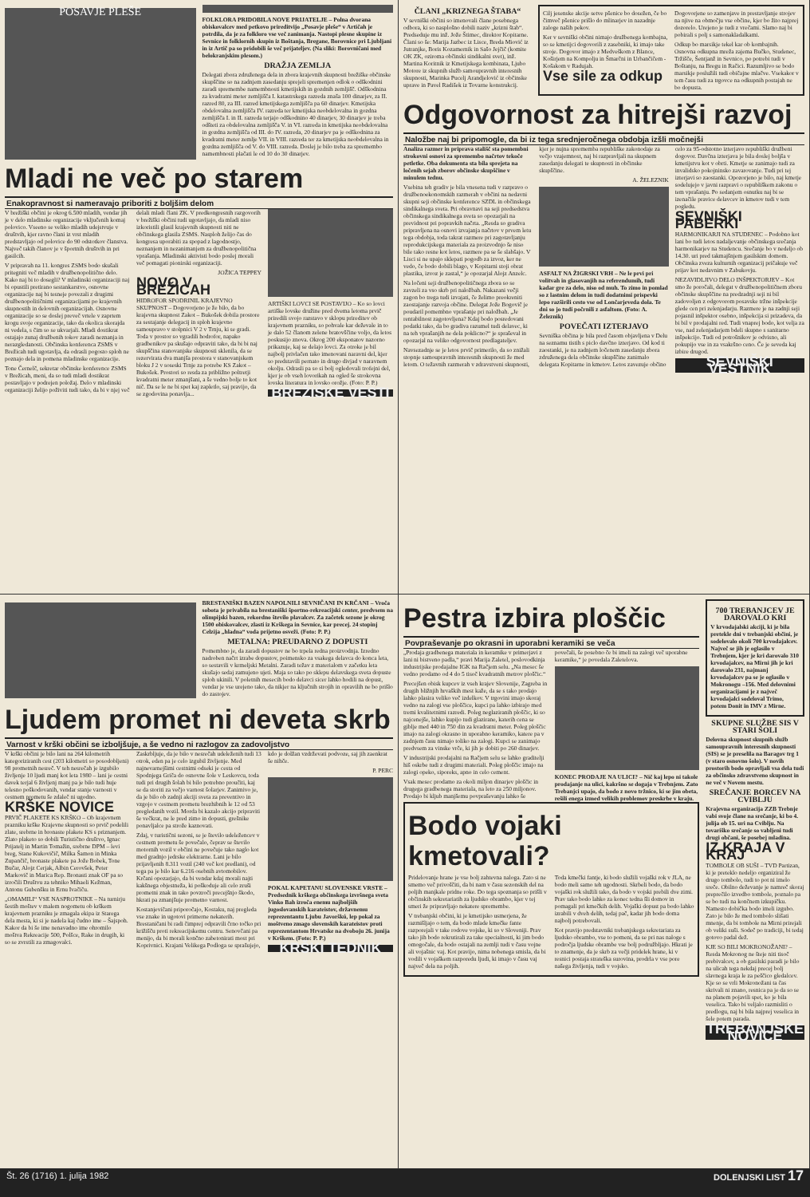POSAVJE PLEŠE
FOLKLORA PRIDOBILA NOVE PRIJATELJE – Polna dvorana obiskovalcev med petkovo prireditvijo „Posavje pleše“ v Artičah je potrdila, da je za folkloro vse več zanimanja. Nastopi plesne skupine iz Sevnice in folklornih skupin iz Boštanja, Bregane, Borovnice pri Ljubljani in iz Artič pa so pridobili še več prijateljev. (Na sliki: Borovničani med belokranjskim plesom.)
DRAŽJA ZEMLJA
Delegati zbora združenega dela in zbora krajevnih skupnosti brežiške občinske skupščine so na zadnjem zasedanju sprejeli spremenjen odlok o odškodnini zaradi spremembe namembnosti kmetijskih in gozdnih zemljišč. Odškodnina za kvadratni meter zemljišča I. katastrskega razreda znaša 100 dinarjev, za II. razred 80, za III. razred kmetijskega zemljišča pa 60 dinarjev. Kmetijska obdelovalna zemljišča IV. razreda ter kmetijska neobdelovalna in gozdna zemljišča I. in II. razreda terjajo odškodnino 40 dinarjev, 30 dinarjev je treba odšteti za obdelovalna zemljišča V. in VI. razreda in kmetijska neobdelovalna in gozdna zemljišča od III. do IV. razreda, 20 dinarjev pa je odškodnina za kvadratni meter zemlje VII. in VIII. razreda ter za kmetijska neobdelovalna in gozdna zemljišča od V. do VIII. razreda. Doslej je bilo treba za spremembo namembnosti plačati le od 10 do 30 dinarjev.
Mladi ne več po starem
Enakopravnost si nameravajo priboriti z boljšim delom
V brežiški občini je okrog 6.500 mladih, vendar jih je v delo mladinske organizacije vključenih komaj polovico. Vseeno se veliko mladih udejstvuje v društvih, kjer ravno člani iz vrst mladih predstavljajo od polovice do 90 odstotkov članstva. Največ takih članov je v športnih društvih in pri gasilcih.
V pripravah na 11. kongres ZSMS bodo skušali pritegniti več mladih v družbenopolitično delo. Kako naj bi to dosegli? V mladinski organizaciji naj bi opustili pretirano sestankarstvo, osnovne organizacije naj bi tesneje povezali z drugimi družbenopolitičnimi organizacijami po krajevnih skupnostih in delovnih organizacijah. Osnovne organizacije so se doslej preveč vrtele v zaprtem krogu svoje organizacije, tako da okolica skorajda ni vedela, s čim so se ukvarjali. Mladi dostikrat ostajajo zunaj družbenih tokov zaradi neznanja in nerazgledanosti. Občinska konferenca ZSMS v Brežicah tudi ugotavlja, da odrasli pogosto sploh ne poznajo dela in pomena mladinske organizacije.
Tone Černelč, sekretar občinske konference ZSMS v Brežicah, meni, da so tudi mladi dostikrat postavljajo v podrejen položaj. Delo v mladinski organizaciji želijo poživiti tudi tako, da bi v njej več delali mladi člani ZK. V predkongresnih razgovorih v brežiški občini tudi ugotavljajo, da mladi niso izkoristili glasil krajevnih skupnosti niti ne občinskega glasila ZSMS. Nasploh želijo čas do kongresa uporabiti za spopad z lagodnostjo, neznanjem in nezanimanjem za družbenopolitična vprašanja. Mladinski aktivisti bodo poslej morali več pomagati pionirski organizaciji.
JOŽICA TEPPEY
NOVO V BREŽICAH
HIDROFOR SPODRINIL KRAJEVNO SKUPNOST – Dogovorjeno je že bilo, da bo krajevna skupnost Zakot – Bukošek dobila prostore za sestajanje delegacij in sploh krajevno samoupravo v stolpnici V 2 v Trnju, ki se gradi. Toda v prostor so vgradili hodrofor, napako gradbenikov pa skušajo odpraviti tako, da bi bi naj skupščina stanovanjske skupnosti sklenila, da se rezervirata dva manjša prostora v stanovanjskem bloku J 2 v soseski Trnje za potrebe KS Zakot – Bukošek. Prostori so resda za približno poltretji kvadratni meter zmanjšani, a še vedno bolje to kot nič. Da se le ne bi spet kaj zapletlo, saj pravijo, da se zgodovina ponavlja...
ARTIŠKI LOVCI SE POSTAVIJO – Ko so lovci artiške lovske družine pred dvema letoma prvič priredili svojo razstavo v sklopu prireditev ob krajevnem prazniku, so pohvale kar deževale in to je dalo 52 članom zelene bratovščine voljo, da letos poskusijo znova. Okrog 200 eksponatov nazorno prikazuje, kaj se delajo lovci. Za otroke je bil najbolj privlačen tako imenovani naravni del, kjer so predstavili pernato in drugo divjad v naravnem okolju. Odrasli pa so si bolj ogledovali trofejni del, kjer je ob vseh lovorikah na ogled še strokovna lovska literatura in lovsko orožje. (Foto: P. P.)
BREŽIŠKE VESTI
ČLANI „KRIZNEGA ŠTABA“
V sevniški občini so imenovali člane posebnega odbora, ki so nasplošno dobili naziv „krizni štab“. Predseduje mu inž. Jože Štimec, direktor Kopitarne. Člani so še: Marija Jazbec iz Lisce, Breda Miović iz Jutranjke, Boris Kozamernik in Sašo Jejčič (komite OK ZK, oziroma občinski sindikalni svet), inž. Martina Koritnik iz Kmetijskega kombinata, Ljubo Motore iz skupnih služb samoupravnih interesnih skupnosti, Marinka Pucelj Arandjelović iz občinske uprave in Pavel Radišek iz Tovarne konstrukcij.
Cilj jesenske akcije setve pšenice bo dosežen, če bo čimveč pšenice prišlo do mlinarjev in nazadnje zaloge naših pekov.
Ker v sevniški občini nimajo družbenega kombajna, so se kmetijci dogovorili z zasebniki, ki imajo take stroje. Dogovor imajo z Medveškom z Blance, Koširjem na Kompolju in Šmarčni in Urbančičem - Košakom v Radujah.
Vse sile za odkup
Dogovorjene so zamenjave in prestavljanje strojev na njive na območju vse občine, kjer bo žito najprej dozorelo. Urejeno je tudi z vrečami. Slamo naj bi pobirali s polj s samonakladalkami.
Odkup bo marsikje tekel kar ob kombajnih. Osnovna odkupna mreža zajema Bučko, Studenec, Tržišče, Šentjanž in Sevnico, po potrebi tudi v Boštanju, na Bregu in Račici. Razumljivo se bodo marsikje poslužili tudi običajne mlačve. Vsekakor v tem času tudi za trgovce na odkupnih postajah ne bo dopusta.
Odgovornost za hitrejši razvoj
Naložbe naj bi pripomogle, da bi iz tega srednjeročnega obdobja izšli močnejši
Analiza razmer in priprava stališč sta pomembni strokovni osnovi za spremembo načrtov tekoče petletke. Oba dokumenta sta bila sprejeta na ločenih sejah zborov občinske skupščine v minulem tednu.
Vsebina teh gradiv je bila vnesena tudi v razpravo o družbenoekonomskih razmerah v občini na nedavni skupni seji občinske konference SZDL in občinskega sindikalnega sveta. Pri obravnavi na seji predsedstva občinskega sindikalnega sveta so opozarjali na previdnost pri popravkih načrta. „Resda so gradiva pripravljena na osnovi izvajanja načrtov v prvem letu tega obdobja, toda takrat razmere pri zagotavljanju reprodukcijskega materiala za proizvodnjo še niso bile tako resne kot letos, razmere pa se še slabšajo. V Lisci si ne upajo sklepati pogodb za izvoz, ker ne vedo, če bodo dobili blago, v Kopitarni stoji obrat plastika, izvoz je zastal,“ je opozarjal Alojz Anzelc.
Na ločeni seji družbenopolitičnega zbora so se zavzeli za vso skrb pri naložbah. Nakazani večji zagon bo trega tudi izvajati, če želimo preokreniti zaostajanje razvoja občine. Delegat Jože Bogovič je poudaril pomembno vprašanje pri naložbah. „Je rentabilnost zagotovljena? Kdaj bodo posredovani podatki tako, da bo gradiva razumel tudi delavec, ki na teh vprašanjih ne dela poklicno?“ je spraševal in opozarjal na veliko odgovornost predlagateljev.
Navsezadnje se je letos prvič primerilo, da so znižali stopnje samoupravnih interesnih skupnosti že med letom. O težavnih razmerah v zdravstveni skupnosti, kjer je nujna sprememba republiške zakonodaje za večjo vzajemnost, naj bi razpravljali na skupnem zasedanju delegati te skupnosti in občinske skupščine.
A. ŽELEZNIK
ASFALT NA ŽIGRSKI VRH – Ne le prvi pri volitvah in glasovanjih na referendumih, tudi kadar gre za delo, niso od muh. To zimo in pomlad so z lastnim delom in tudi dodatnimi prispevki lepo razširili cesto vse od Lončarjeveda dola. Te dni so jo tudi počrnili z asfaltom. (Foto: A. Železnik)
POVEČATI IZTERJAVO
Sevniška občina je bila pred časom objavljena v Delu na seznamu tistih s piclo davčno izterjavo. Od kod ti zaostanki, je na zadnjem ločenem zasedanju zbora združenega dela občinske skupščine zanimalo delegata Kopitarne in kmetov. Letos zavezuje občino celo za 95-odstotno izterjavo republiški družbeni dogovor. Davčna izterjava je bila doslej boljša v kmetijstvu kot v obrti. Kmetje se zanimajo tudi za invalidsko pokojninsko zavarovanje. Tudi pri tej izterjavi so zaostanki. Opozorjeno je bilo, naj kmetje sodelujejo v javni razpravi o republiškem zakonu o tem vprašanju. Po sedanjem osnutku naj bi se izenačile pravice delavcev in kmetov tudi v tem pogledu.
SEVNIŠKI PABERKI
HARMONIKARJI NA STUDENEC – Podobno kot lani bo tudi letos nadaljevanje občinskega srečanja harmonikarjev na Studencu. Srečanje bo v nedeljo ob 14.30. uri pred takmajšnjem gasilskim domom. Občinska zveza kulturnih organizacij pričakuje več prijav kot nedavnim v Zabukovju.
NEZAVIDLJIVO DELO INŠPEKTORJEV – Kot smo že poročali, delegat v družbenopolitičnem zboru občinske skupščine na predzadnji seji ni bil zadovoljen z odgovorom posavske tržne inšpekcije glede cen pri zelenjadarju. Razmere je na zadnji seji pojasnil inšpektor osebno, inšpekcija si prizadeva, da bi bil v prodajalni red. Tudi vnaprej bodo, kot velja za vse, nad zelenjadarjem bdeli skupno s sanitarno inšpekcijo. Tudi od potrošnikov je odvisno, ali pokupijo vse in za vsakršno ceno. Če je seveda kaj izbire drugod.
SEVNIŠKI VESTNIK
BRESTANIŠKI BAZEN NAPOLNILI SEVNIČANI IN KRČANI – Vroča sobota je privabila na brestaniški športno-rekreacijski center, predvsem na olimpijski bazen, rekordno število plavalcev. Za začetek sezone je okrog 1500 obiskovalcev, zlasti iz Krškega in Sevnice, kar precej. 24 stopinj Celzija „hladna“ voda prijetno osveži. (Foto: P. P.)
METALNA: PREUDARNO Z DOPUSTI
Pomembno je, da zaradi dopustov ne bo trpela redna proizvodnja. Izredno nadroben načrt izrabe dopustov, poimensko za vsakega delavca do konca leta, so sestavili v krmeljski Metalni. Zaradi težav z materialom v začetku leta skušajo sedaj zamujeno ujeti. Maja so tako po sklepu delavskega sveta dopuste sploh ukinili. V poletnih mesecih bodo delavci sicer lahko hodili na dopust, vendar je vse urejeno tako, da nikjer na ključnih strojih in opravilih ne bo prišlo do zastojev.
Ljudem promet ni deveta skrb
Varnost v krški občini se izboljšuje, a še vedno ni razlogov za zadovoljstvo
V krški občini je bilo lani na 264 kilometrih kategoriziranih cest (203 kilometri so posodobljeni) 98 prometnih nesreč. V teh nesrečah je izgubilo življenje 10 ljudi manj kot leta 1980 – lani je cestni davek terjal 6 življenj manj pa je bilo tudi huje telesno poškodovanih, vendar stanje varnosti v cestnem prometu še zdaleč ni ugodno.
KRŠKE NOVICE
PRVIČ PLAKETE KS KRŠKO – Ob krajevnem prazniku krške Krajevne skupnosti so prvič podelili zlate, srebrne in bronaste plakete KS s priznanjem. Zlato plaketo so dobili Turistično društvo, Ignac Prijatelj in Martin Tomažin, srebrne DPM – levi breg, Stane Kukovičič, Milka Šamon in Minka Zupančič, bronaste plakete pa Jože Bobek, Tone Bučar, Alojz Cerjak, Albin Cerovšek, Peter Markovič in Marica Rep. Bronasti znak OF pa so izročili Društvu za tehniko Mihaeli Kežman, Antonu Gubenšku in Ernu Ivačiču.
„OMAMILI“ VSE NASPROTNIKE – Na turnirju šestih moštev v malem nogometu ob krškem krajevnem prazniku je zmagala ekipa iz Starega dela mesta, ki si je nadela kaj čudno ime – Šajspoh. Kakor da bi še ime nenavadno ime ohromilo moštva Rekreacije 500, Polšce, Rake in drugih, ki so se zvrstili za zmagovalci.
Zaskrbljuje, da je bilo v nesrečah udeleženih tudi 13 otrok, eden pa je celo izgubil življenje. Med najnevarnejšimi cestnimi odseki je cesta od Spodnjega Griča do osnovne šole v Leskovcu, toda tudi pri drugih šolah bi bilo potrebno proučiti, kaj se da storiti za večjo varnost šolarjev. Zanimivo je, da je bilo ob zadnji akciji sveta za preventivo in vzgojo v cestnem prometu brezhibnih le 12 od 53 pregledanih vozil. Morda bi kazalo akcijo pripraviti še večkrat, ne le pred zimo in dopusti, grešnike ponavljalce pa strože kaznovati.
Zdaj, v turistični sezoni, se je število udeležencev v cestnem prometu še povečalo, čeprav se število motornih vozil v občini ne povečuje tako naglo kot med gradnjo jedrske elektrarne. Lani je bilo prijavljenih 8.311 vozil (240 več kot predlani), od tega pa je bilo kar 6.216 osebnih avtomobilov. Krčani opozarjajo, da bi vendar kdaj morali najti kakšnega objestneža, ki poškoduje ali celo zruši prometni znak in tako povzroči precejšnjo škodo, hkrati pa zmanjšuje prometno varnost.
Kostanjevičani priporočajo, Kostaku, naj pregleda vse znake in ugotovi primerne nekaterih. Brestaničani bi radi čimprej odpravili črno točko pri križišču proti rekreacijskemu centru. Senovčani pa menijo, da bi morali končno zabetonirati most pri Koprivnici. Krajani Velikega Podloga se sprašujejo, kdo je dolžan vzdrževati podvoze, saj jih zaenkrat še nihče.
P. PERC
POKAL KAPETANU SLOVENSKE VRSTE – Predsednik krškega občinskega izvršnega sveta Vinko Bah izroča enemu najboljših jugoslovanskih karateistov, državnemu reprezentantu Ljubu Javorškú, lep pokal za moštveno zmago slovenskih karateistov proti reprezentantom Hrvatske na dvoboju 26. junija v Krškem. (Foto: P. P.)
KRŠKI TEDNIK
Pestra izbira ploščic
Povpraševanje po okrasni in uporabni keramiki se veča
„Prodaja gradbenega materiala in keramike v primerjavi z lani ni bistveno padla,“ pravi Marija Zaletel, poslovodkinja industrijske prodajalne IGK na Račjem selu. „Na mesec še vedno prodamo od 4 do 5 tisoč kvadratnih metrov ploščic.“
Precejšen obisk kupcev iz vseh krajev Slovenije, Zagreba in drugih bližnjih hrvaških mest kaže, da se s tako prodajo lahko plasira veliko več izdelkov. V trgovini imajo skoraj vedno na zalogi vse ploščice, kupci pa lahko izbirajo med tremi kvalitetnimi razredi. Poleg neglaziranih ploščic, ki so najcenejše, lahko kupijo tudi glazirane, katerih cena se giblje med 440 in 750 din za kvadratni meter. Poleg ploščic imajo na zalogi okrasno in uporabno keramiko, katere pa v zadnjem času nimajo toliko na zalogi. Kupci se zanimajo predvsem za vinske vrče, ki jih je dobiti po 260 dinarjev.
V industrijski prodajalni na Račjem selu se lahko graditelji hiš oskrbe tudi z drugimi materiali. Poleg ploščic imajo na zalogi opeko, siporeks, apno in celo cement.
Vsak mesec prodamo za okoli miljon dinarjev ploščic in drugega gradbenega materiala, na leto za 250 miljonov. Prodajo bi kljub manjšemu povpraševanju lahko še povečali, še posebno če bi imeli na zalogi več uporabne keramike,“ je povedala Zaletelova.
KONEC PRODAJE NA ULICI? – Nič kaj lepo ni takole prodajanje na ulici, kakršno se dogaja v Trebnjem. Zato Trebanjci upajo, da bodo z novo tržnico, ki se jim obeta, rešili enega izmed velikih problemov preskrbe v kraju.
Bodo vojaki kmetovali?
Pridelovanje hrane je vse bolj zahtevna naloga. Zato si ne smemo več privoščiti, da bi nam v času sezonskih del na poljih manjkale pridne roke. Do tega spoznanja so prišli v občinskih sekretariatih za ljudsko obrambo, kjer v tej smeri že pripravljajo nekatere spremembe.
V trebanjski občini, ki je kmetijsko usmerjena, že razmišljajo o tem, da bodo mlade kmečke fante razporejali v take rodove vojske, ki so v Sloveniji. Prav tako jih bodo rekrutirali za take specialnosti, ki jim bodo omogočale, da bodo ostajali na zemlji tudi v času vojne ali vojašnic vaj. Kot pravijo, nima nobenega smisla, da bi vodili v vojaškem razporedu ljudi, ki imajo v času vaj največ dela na poljih.
Toda kmečki fantje, ki bodo služili vojaški rok v JLA, ne bodo meli samo teh ugodnosti. Skrbeli bodo, da bodo vojaški rok služili tako, da bodo v vojski prebili dve zimi. Prav tako bodo lahko za konec tedna šli domov in pomagali pri kmečkih delih. Vojaški dopust pa bodo lahko izrabili v dveh delih, tedaj pač, kadar jih bodo doma najbolj potrebovali.
Kot pravijo predstavniki trebanjskega sekretariata za ljudsko obrambo, vse to pomeni, da se pri nas naloge s področja ljudske obrambe vse bolj podružbljajo. Hkrati je to znamenje, da je skrb za večji pridelek hrane, ki v resnici postaja strateška surovina, prodrla v vse pore našega življenja, tudi v vojsko.
700 TREBANJCEV JE DAROVALO KRI
V krvodajalski akciji, ki je bila pretekle dni v trebanjski občini, je sodelovalo okoli 700 krvodajalcev. Največ se jih je oglasilo v Trebnjem, kjer je kri darovalo 310 krvodajalcev, na Mirni jih je kri darovalo 231, najmanj krvodajalcev pa se je oglasilo v Mokronogu –156. Med delovnimi organizacijami je z največ krvodajalci sodeloval Trimo, potem Donit in IMV z Mirne.
SKUPNE SLUŽBE SIS V STARI ŠOLI
Delovna skupnost skupnih služb samoupravnih interesnih skupnosti (SIS) se je preselila na Baragov trg 1 (v staro osnovno šolo). V novih prostorih bodo opravljali vsa dela tudi za občinsko zdravstveno skupnost in ne več v Novem mestu.
SREČANJE BORCEV NA CVIBLJU
Krajevna organizacija ZZB Trebnje vabi svoje člane na srečanje, ki bo 4. julija ob 15. uri na Cviblju. Na tovariško srečanje so vabljeni tudi drugi občani, še posebej mladina.
IZ KRAJA V KRAJ
TOMBOLE OB SUŠI – TVD Partizan, ki je preteklo nedeljo organiziral že drugo tombolo, tudi to pot ni imelo sreče. Obilno deževanje je namreč skoraj preprečilo izvedbo tombole, poznalo pa se bo tudi na končnem izkupičku. Namesto dobička bodo imeli izgubo. Zato je bilo že med tombolo slišati mnenje, da bi tombole na Mirni prirejali ob veliki suši. Sodeč po tradiciji, bi tedaj gotovo padal dež.
KJE SO BILI MOKRONOŽANI? – Resda Mokronog ne šteje niti tisoč prebivalcev, a ob gasilski paradi je bilo na ulicah tega nekdaj precej bolj slavnega kraja le za peščico gledalcev. Kje so se vrli Mokronožani ta čas skrivali ni znano, resnica pa je da so se na planem pojavili spet, ko je bila veselica. Tako bi veljalo razmisliti o predlogu, naj bi bila najprej veselica in šele potem parada.
TREBANJSKE NOVICE
Št. 26 (1716) 1. julija 1982 DOLENJSKI LIST 17